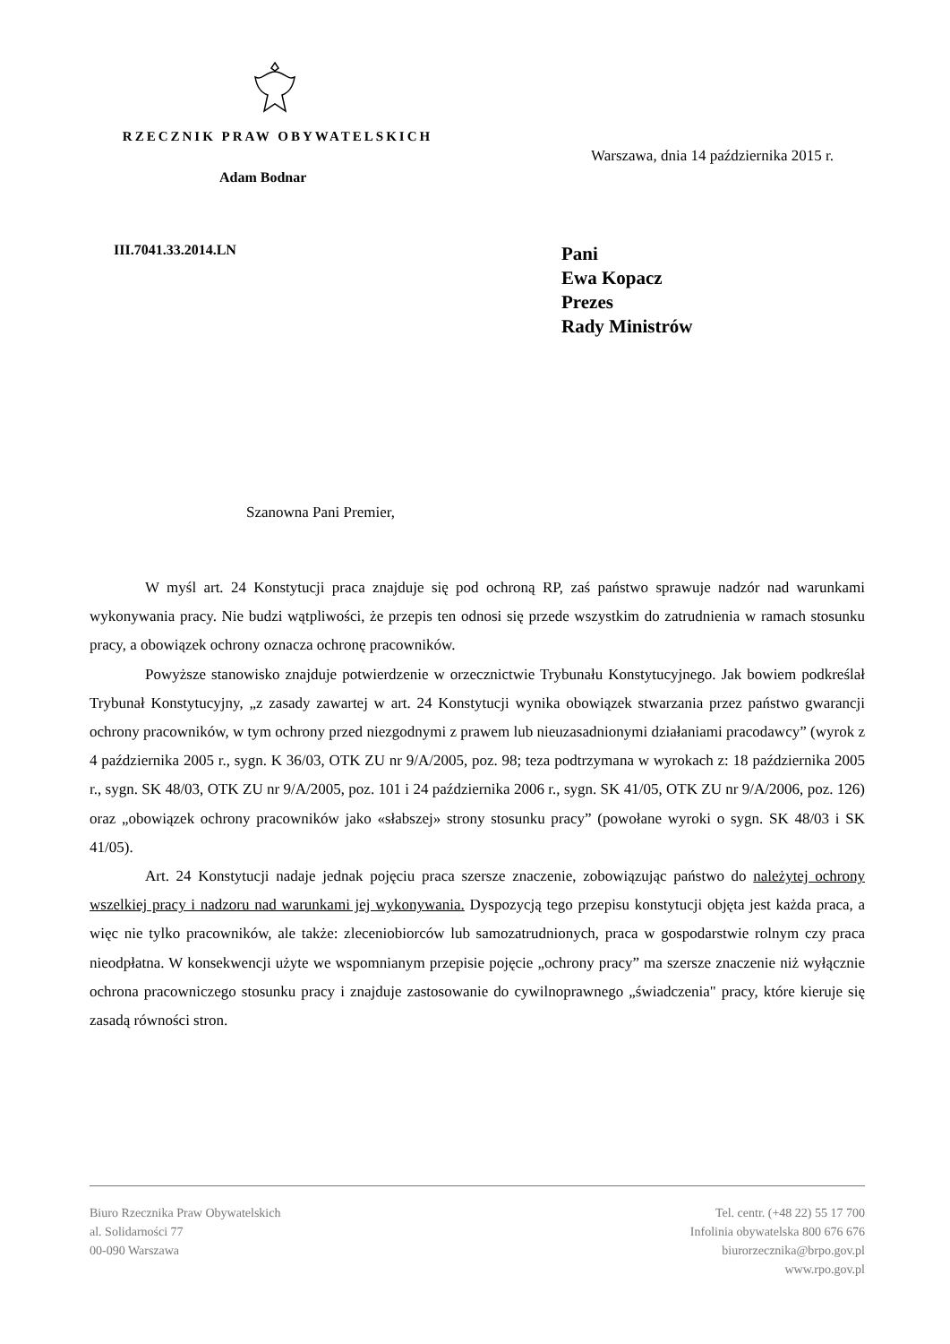RZECZNIK PRAW OBYWATELSKICH
Adam Bodnar
Warszawa, dnia 14 października 2015 r.
III.7041.33.2014.LN
Pani
Ewa Kopacz
Prezes
Rady Ministrów
Szanowna Pani Premier,
W myśl art. 24 Konstytucji praca znajduje się pod ochroną RP, zaś państwo sprawuje nadzór nad warunkami wykonywania pracy. Nie budzi wątpliwości, że przepis ten odnosi się przede wszystkim do zatrudnienia w ramach stosunku pracy, a obowiązek ochrony oznacza ochronę pracowników.
Powyższe stanowisko znajduje potwierdzenie w orzecznictwie Trybunału Konstytucyjnego. Jak bowiem podkreślał Trybunał Konstytucyjny, „z zasady zawartej w art. 24 Konstytucji wynika obowiązek stwarzania przez państwo gwarancji ochrony pracowników, w tym ochrony przed niezgodnymi z prawem lub nieuzasadnionymi działaniami pracodawcy” (wyrok z 4 października 2005 r., sygn. K 36/03, OTK ZU nr 9/A/2005, poz. 98; teza podtrzymana w wyrokach z: 18 października 2005 r., sygn. SK 48/03, OTK ZU nr 9/A/2005, poz. 101 i 24 października 2006 r., sygn. SK 41/05, OTK ZU nr 9/A/2006, poz. 126) oraz „obowiązek ochrony pracowników jako «słabszej» strony stosunku pracy” (powołane wyroki o sygn. SK 48/03 i SK 41/05).
Art. 24 Konstytucji nadaje jednak pojęciu praca szersze znaczenie, zobowiązując państwo do należytej ochrony wszelkiej pracy i nadzoru nad warunkami jej wykonywania. Dyspozycją tego przepisu konstytucji objęta jest każda praca, a więc nie tylko pracowników, ale także: zleceniobiorców lub samozatrudnionych, praca w gospodarstwie rolnym czy praca nieodpłatna. W konsekwencji użyte we wspomnianym przepisie pojęcie „ochrony pracy” ma szersze znaczenie niż wyłącznie ochrona pracowniczego stosunku pracy i znajduje zastosowanie do cywilnoprawnego „świadczenia" pracy, które kieruje się zasadą równości stron.
Biuro Rzecznika Praw Obywatelskich
al. Solidarności 77
00-090 Warszawa
Tel. centr. (+48 22) 55 17 700
Infolinia obywatelska 800 676 676
biurorzecznika@brpo.gov.pl
www.rpo.gov.pl